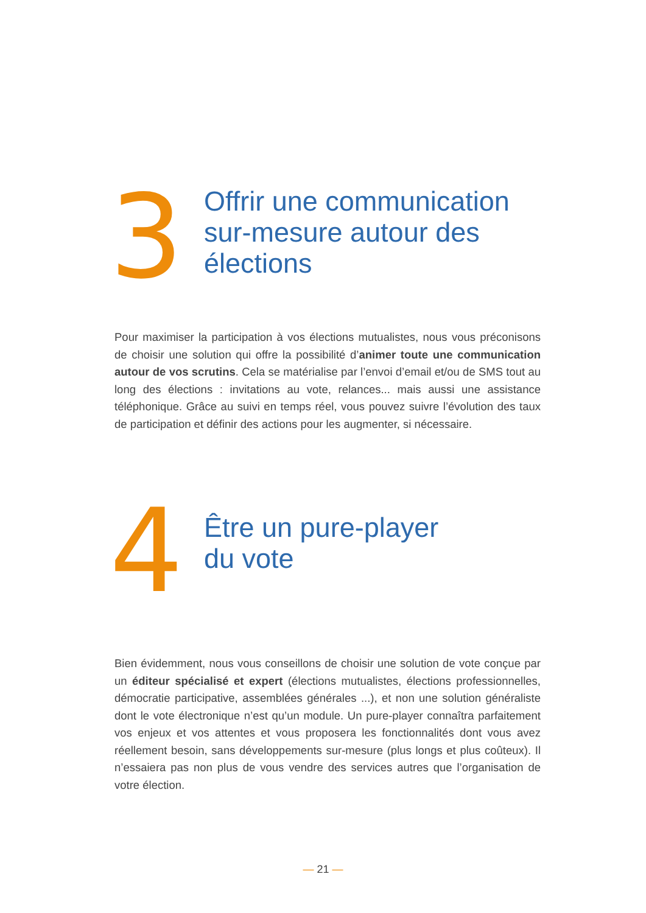3
Offrir une communication
sur-mesure autour des
élections
Pour maximiser la participation à vos élections mutualistes, nous vous préconisons de choisir une solution qui offre la possibilité d’animer toute une communication autour de vos scrutins. Cela se matérialise par l’envoi d’email et/ou de SMS tout au long des élections : invitations au vote, relances... mais aussi une assistance téléphonique. Grâce au suivi en temps réel, vous pouvez suivre l’évolution des taux de participation et définir des actions pour les augmenter, si nécessaire.
4
Être un pure-player
du vote
Bien évidemment, nous vous conseillons de choisir une solution de vote conçue par un éditeur spécialisé et expert (élections mutualistes, élections professionnelles, démocratie participative, assemblées générales ...), et non une solution généraliste dont le vote électronique n’est qu’un module. Un pure-player connaîtra parfaitement vos enjeux et vos attentes et vous proposera les fonctionnalités dont vous avez réellement besoin, sans développements sur-mesure (plus longs et plus coûteux). Il n’essaiera pas non plus de vous vendre des services autres que l’organisation de votre élection.
— 21 —